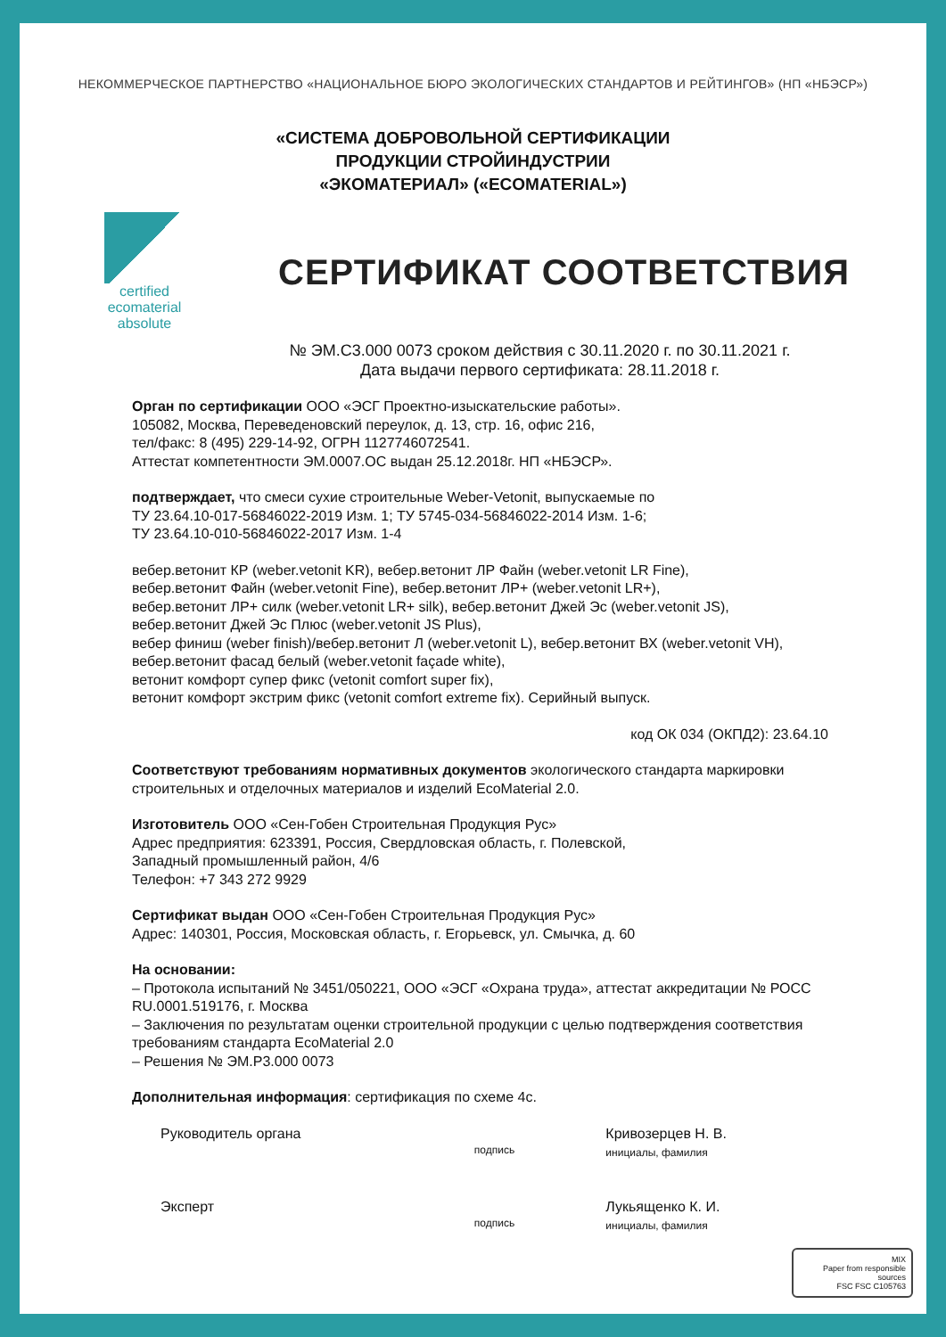НЕКОММЕРЧЕСКОЕ ПАРТНЕРСТВО «НАЦИОНАЛЬНОЕ БЮРО ЭКОЛОГИЧЕСКИХ СТАНДАРТОВ И РЕЙТИНГОВ» (НП «НБЭСР»)
«СИСТЕМА ДОБРОВОЛЬНОЙ СЕРТИФИКАЦИИ
ПРОДУКЦИИ СТРОЙИНДУСТРИИ
«ЭКОМАТЕРИАЛ» («ECOMATERIAL»)
certified
ecomaterial
absolute
СЕРТИФИКАТ СООТВЕТСТВИЯ
№ ЭМ.С3.000 0073 сроком действия с 30.11.2020 г. по 30.11.2021 г.
Дата выдачи первого сертификата: 28.11.2018 г.
Орган по сертификации ООО «ЭСГ Проектно-изыскательские работы».
105082, Москва, Переведеновский переулок, д. 13, стр. 16, офис 216,
тел/факс: 8 (495) 229-14-92, ОГРН 1127746072541.
Аттестат компетентности ЭМ.0007.ОС выдан 25.12.2018г. НП «НБЭСР».
подтверждает, что смеси сухие строительные Weber-Vetonit, выпускаемые по
ТУ 23.64.10-017-56846022-2019 Изм. 1; ТУ 5745-034-56846022-2014 Изм. 1-6;
ТУ 23.64.10-010-56846022-2017 Изм. 1-4
вебер.ветонит КР (weber.vetonit KR), вебер.ветонит ЛР Файн (weber.vetonit LR Fine),
вебер.ветонит Файн (weber.vetonit Fine), вебер.ветонит ЛР+ (weber.vetonit LR+),
вебер.ветонит ЛР+ силк (weber.vetonit LR+ silk), вебер.ветонит Джей Эс (weber.vetonit JS),
вебер.ветонит Джей Эс Плюс (weber.vetonit JS Plus),
вебер финиш (weber finish)/вебер.ветонит Л (weber.vetonit L), вебер.ветонит ВХ (weber.vetonit VH),
вебер.ветонит фасад белый (weber.vetonit façade white),
ветонит комфорт супер фикс (vetonit comfort super fix),
ветонит комфорт экстрим фикс (vetonit comfort extreme fix). Серийный выпуск.
код ОК 034 (ОКПД2): 23.64.10
Соответствуют требованиям нормативных документов экологического стандарта маркировки строительных и отделочных материалов и изделий EcoMaterial 2.0.
Изготовитель ООО «Сен-Гобен Строительная Продукция Рус»
Адрес предприятия: 623391, Россия, Свердловская область, г. Полевской,
Западный промышленный район, 4/6
Телефон: +7 343 272 9929
Сертификат выдан ООО «Сен-Гобен Строительная Продукция Рус»
Адрес: 140301, Россия, Московская область, г. Егорьевск, ул. Смычка, д. 60
На основании:
– Протокола испытаний № 3451/050221, ООО «ЭСГ «Охрана труда», аттестат аккредитации № РОСС RU.0001.519176, г. Москва
– Заключения по результатам оценки строительной продукции с целью подтверждения соответствия требованиям стандарта EcoMaterial 2.0
– Решения № ЭМ.Р3.000 0073
Дополнительная информация: сертификация по схеме 4с.
Руководитель органа
подпись
Кривозерцев Н. В.
инициалы, фамилия
Эксперт
подпись
Лукьященко К. И.
инициалы, фамилия
MIX
Paper from responsible sources
FSC FSC C105763